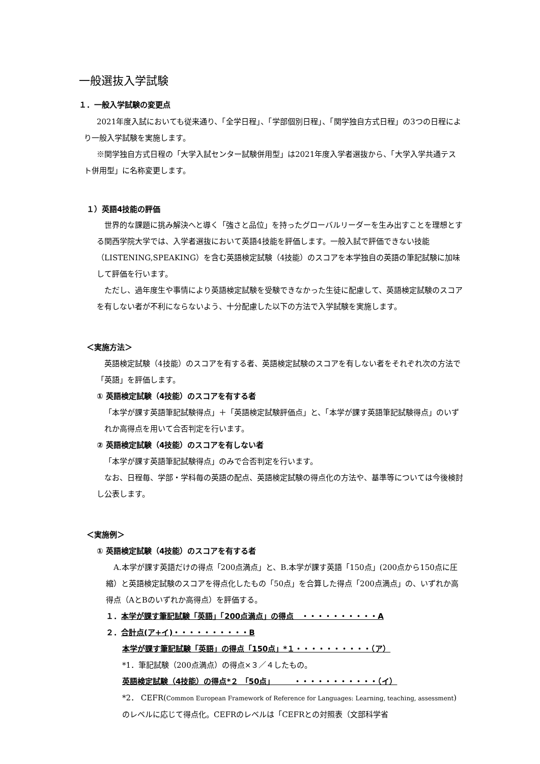一般選抜入学試験
１．一般入学試験の変更点
2021年度入試においても従来通り、「全学日程」、「学部個別日程」、「関学独自方式日程」の3つの日程により一般入学試験を実施します。
※関学独自方式日程の「大学入試センター試験併用型」は2021年度入学者選抜から、「大学入学共通テスト併用型」に名称変更します。
１）英語4技能の評価
世界的な課題に挑み解決へと導く「強さと品位」を持ったグローバルリーダーを生み出すことを理想とする関西学院大学では、入学者選抜において英語4技能を評価します。一般入試で評価できない技能（LISTENING,SPEAKING）を含む英語検定試験（4技能）のスコアを本学独自の英語の筆記試験に加味して評価を行います。
ただし、過年度生や事情により英語検定試験を受験できなかった生徒に配慮して、英語検定試験のスコアを有しない者が不利にならないよう、十分配慮した以下の方法で入学試験を実施します。
＜実施方法＞
英語検定試験（4技能）のスコアを有する者、英語検定試験のスコアを有しない者をそれぞれ次の方法で「英語」を評価します。
① 英語検定試験（4技能）のスコアを有する者
「本学が課す英語筆記試験得点」＋「英語検定試験評価点」と、「本学が課す英語筆記試験得点」のいずれか高得点を用いて合否判定を行います。
② 英語検定試験（4技能）のスコアを有しない者
「本学が課す英語筆記試験得点」のみで合否判定を行います。
なお、日程毎、学部・学科毎の英語の配点、英語検定試験の得点化の方法や、基準等については今後検討し公表します。
＜実施例＞
① 英語検定試験（4技能）のスコアを有する者
A.本学が課す英語だけの得点「200点満点」と、B.本学が課す英語「150点」(200点から150点に圧縮）と英語検定試験のスコアを得点化したもの「50点」を合算した得点「200点満点」の、いずれか高得点（AとBのいずれか高得点）を評価する。
１．本学が課す筆記試験「英語」「200点満点」の得点　・・・・・・・・・・A
２．合計点(ア+イ)・・・・・・・・・・B
本学が課す筆記試験「英語」の得点「150点」*１・・・・・・・・・・（ア）
*1．筆記試験（200点満点）の得点×３／４したもの。
英語検定試験（4技能）の得点*２ 「50点」　　　・・・・・・・・・・・（イ）
*2． CEFR(Common European Framework of Reference for Languages: Learning, teaching, assessment)のレベルに応じて得点化。CEFRのレベルは「CEFRとの対照表（文部科学省